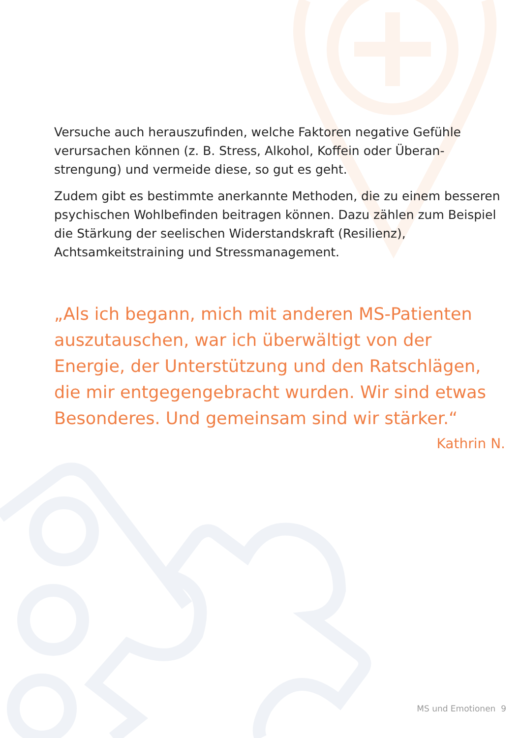Versuche auch herauszufinden, welche Faktoren negative Gefühle verursachen können (z. B. Stress, Alkohol, Koffein oder Überan­strengung) und vermeide diese, so gut es geht.
Zudem gibt es bestimmte anerkannte Methoden, die zu einem besseren psychischen Wohlbefinden beitragen können. Dazu zählen zum Beispiel die Stärkung der seelischen Widerstandskraft (Resilienz), Achtsamkeitstraining und Stressmanagement.
„Als ich begann, mich mit anderen MS-Patienten auszutauschen, war ich überwältigt von der Energie, der Unterstützung und den Ratschlägen, die mir entgegengebracht wurden. Wir sind etwas Besonderes. Und gemeinsam sind wir stärker.“
Kathrin N.
MS und Emotionen 9